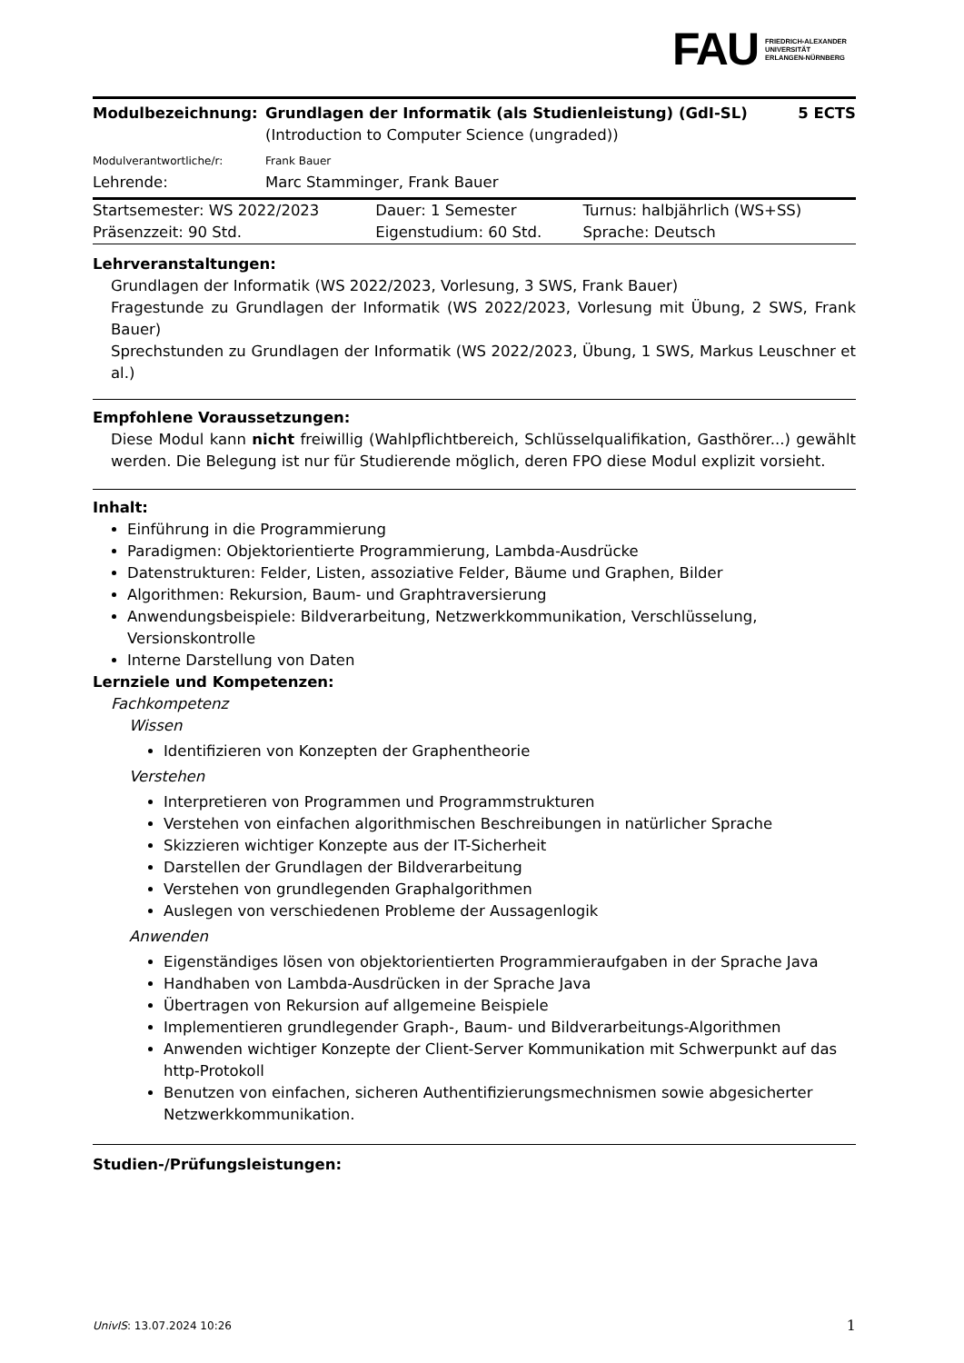FAU
FRIEDRICH-ALEXANDER
UNIVERSITÄT
ERLANGEN-NÜRNBERG
| Modulbezeichnung: | Grundlagen der Informatik (als Studienleistung) (GdI-SL) (Introduction to Computer Science (ungraded)) | 5 ECTS |
| Modulverantwortliche/r: | Frank Bauer | |
| Lehrende: | Marc Stamminger, Frank Bauer | |
| Startsemester: WS 2022/2023 | Dauer: 1 Semester | Turnus: halbjährlich (WS+SS) |
| Präsenzzeit: 90 Std. | Eigenstudium: 60 Std. | Sprache: Deutsch |
Lehrveranstaltungen:
Grundlagen der Informatik (WS 2022/2023, Vorlesung, 3 SWS, Frank Bauer)
Fragestunde zu Grundlagen der Informatik (WS 2022/2023, Vorlesung mit Übung, 2 SWS, Frank Bauer)
Sprechstunden zu Grundlagen der Informatik (WS 2022/2023, Übung, 1 SWS, Markus Leuschner et al.)
Empfohlene Voraussetzungen:
Diese Modul kann nicht freiwillig (Wahlpflichtbereich, Schlüsselqualifikation, Gasthörer...) gewählt werden. Die Belegung ist nur für Studierende möglich, deren FPO diese Modul explizit vorsieht.
Inhalt:
Einführung in die Programmierung
Paradigmen: Objektorientierte Programmierung, Lambda-Ausdrücke
Datenstrukturen: Felder, Listen, assoziative Felder, Bäume und Graphen, Bilder
Algorithmen: Rekursion, Baum- und Graphtraversierung
Anwendungsbeispiele: Bildverarbeitung, Netzwerkkommunikation, Verschlüsselung, Versionskontrolle
Interne Darstellung von Daten
Lernziele und Kompetenzen:
Fachkompetenz
Wissen
Identifizieren von Konzepten der Graphentheorie
Verstehen
Interpretieren von Programmen und Programmstrukturen
Verstehen von einfachen algorithmischen Beschreibungen in natürlicher Sprache
Skizzieren wichtiger Konzepte aus der IT-Sicherheit
Darstellen der Grundlagen der Bildverarbeitung
Verstehen von grundlegenden Graphalgorithmen
Auslegen von verschiedenen Probleme der Aussagenlogik
Anwenden
Eigenständiges lösen von objektorientierten Programmieraufgaben in der Sprache Java
Handhaben von Lambda-Ausdrücken in der Sprache Java
Übertragen von Rekursion auf allgemeine Beispiele
Implementieren grundlegender Graph-, Baum- und Bildverarbeitungs-Algorithmen
Anwenden wichtiger Konzepte der Client-Server Kommunikation mit Schwerpunkt auf das http-Protokoll
Benutzen von einfachen, sicheren Authentifizierungsmechnismen sowie abgesicherter Netzwerkkommunikation.
Studien-/Prüfungsleistungen:
UnivIS: 13.07.2024 10:26 1